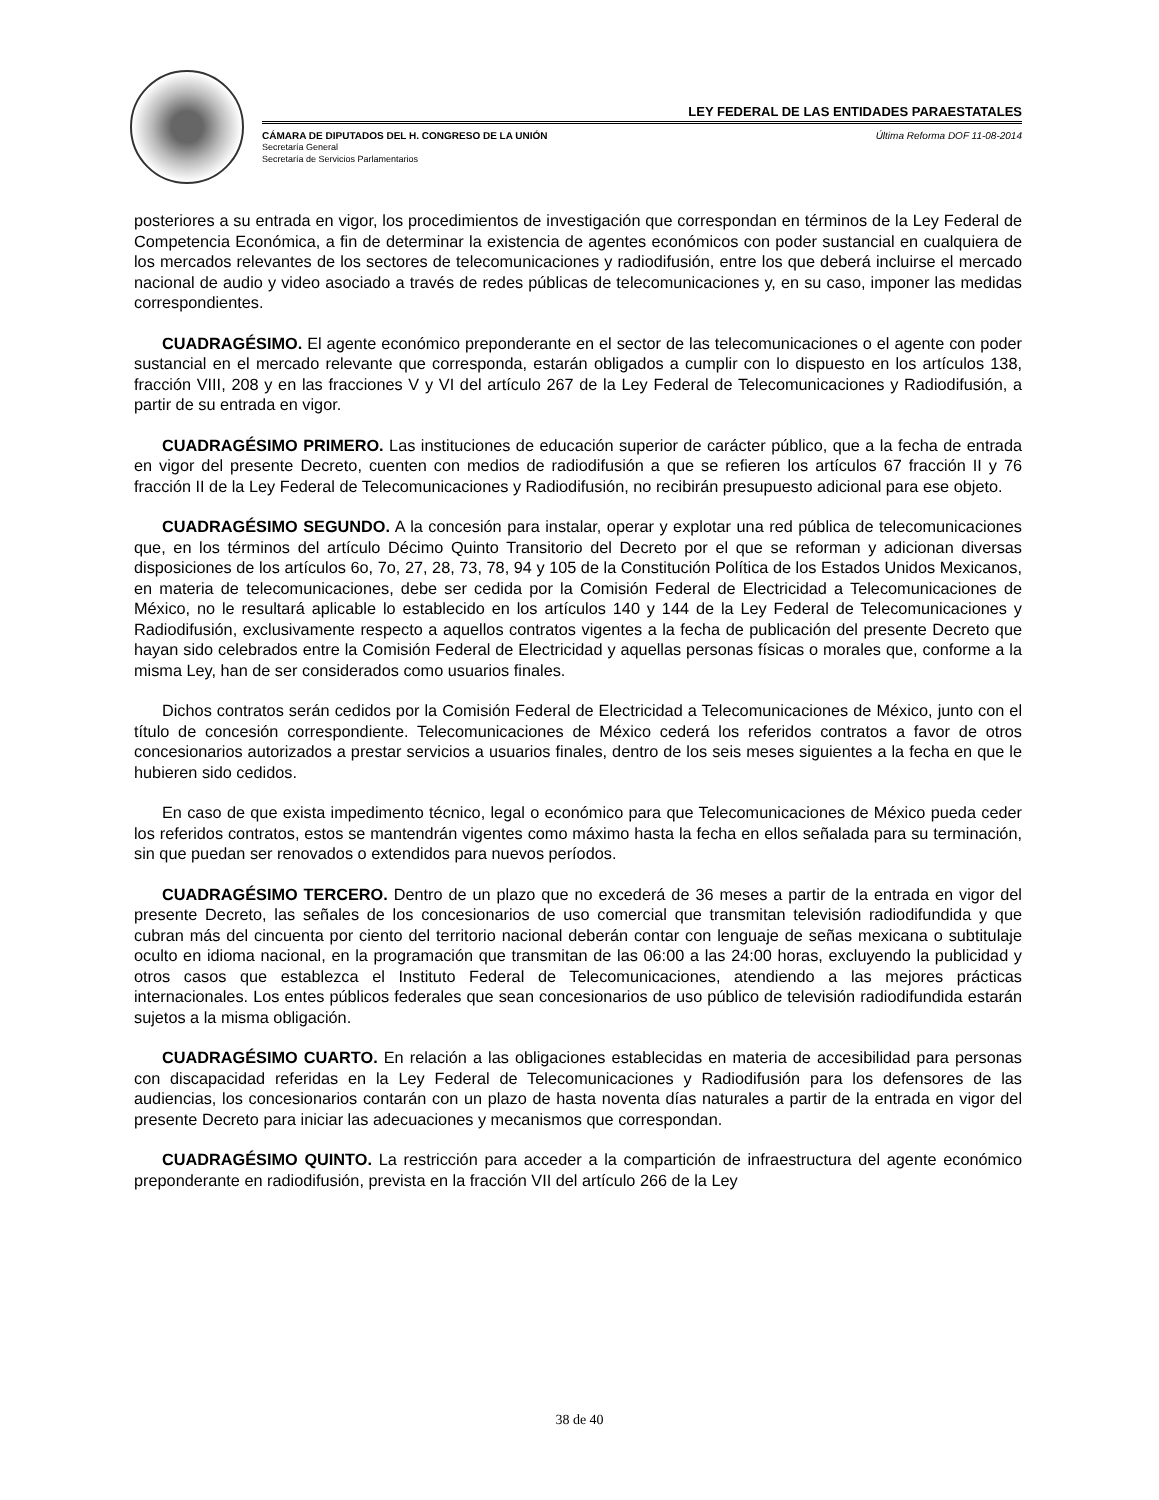LEY FEDERAL DE LAS ENTIDADES PARAESTATALES
CÁMARA DE DIPUTADOS DEL H. CONGRESO DE LA UNIÓN Última Reforma DOF 11-08-2014
Secretaría General
Secretaría de Servicios Parlamentarios
posteriores a su entrada en vigor, los procedimientos de investigación que correspondan en términos de la Ley Federal de Competencia Económica, a fin de determinar la existencia de agentes económicos con poder sustancial en cualquiera de los mercados relevantes de los sectores de telecomunicaciones y radiodifusión, entre los que deberá incluirse el mercado nacional de audio y video asociado a través de redes públicas de telecomunicaciones y, en su caso, imponer las medidas correspondientes.
CUADRAGÉSIMO. El agente económico preponderante en el sector de las telecomunicaciones o el agente con poder sustancial en el mercado relevante que corresponda, estarán obligados a cumplir con lo dispuesto en los artículos 138, fracción VIII, 208 y en las fracciones V y VI del artículo 267 de la Ley Federal de Telecomunicaciones y Radiodifusión, a partir de su entrada en vigor.
CUADRAGÉSIMO PRIMERO. Las instituciones de educación superior de carácter público, que a la fecha de entrada en vigor del presente Decreto, cuenten con medios de radiodifusión a que se refieren los artículos 67 fracción II y 76 fracción II de la Ley Federal de Telecomunicaciones y Radiodifusión, no recibirán presupuesto adicional para ese objeto.
CUADRAGÉSIMO SEGUNDO. A la concesión para instalar, operar y explotar una red pública de telecomunicaciones que, en los términos del artículo Décimo Quinto Transitorio del Decreto por el que se reforman y adicionan diversas disposiciones de los artículos 6o, 7o, 27, 28, 73, 78, 94 y 105 de la Constitución Política de los Estados Unidos Mexicanos, en materia de telecomunicaciones, debe ser cedida por la Comisión Federal de Electricidad a Telecomunicaciones de México, no le resultará aplicable lo establecido en los artículos 140 y 144 de la Ley Federal de Telecomunicaciones y Radiodifusión, exclusivamente respecto a aquellos contratos vigentes a la fecha de publicación del presente Decreto que hayan sido celebrados entre la Comisión Federal de Electricidad y aquellas personas físicas o morales que, conforme a la misma Ley, han de ser considerados como usuarios finales.
Dichos contratos serán cedidos por la Comisión Federal de Electricidad a Telecomunicaciones de México, junto con el título de concesión correspondiente. Telecomunicaciones de México cederá los referidos contratos a favor de otros concesionarios autorizados a prestar servicios a usuarios finales, dentro de los seis meses siguientes a la fecha en que le hubieren sido cedidos.
En caso de que exista impedimento técnico, legal o económico para que Telecomunicaciones de México pueda ceder los referidos contratos, estos se mantendrán vigentes como máximo hasta la fecha en ellos señalada para su terminación, sin que puedan ser renovados o extendidos para nuevos períodos.
CUADRAGÉSIMO TERCERO. Dentro de un plazo que no excederá de 36 meses a partir de la entrada en vigor del presente Decreto, las señales de los concesionarios de uso comercial que transmitan televisión radiodifundida y que cubran más del cincuenta por ciento del territorio nacional deberán contar con lenguaje de señas mexicana o subtitulaje oculto en idioma nacional, en la programación que transmitan de las 06:00 a las 24:00 horas, excluyendo la publicidad y otros casos que establezca el Instituto Federal de Telecomunicaciones, atendiendo a las mejores prácticas internacionales. Los entes públicos federales que sean concesionarios de uso público de televisión radiodifundida estarán sujetos a la misma obligación.
CUADRAGÉSIMO CUARTO. En relación a las obligaciones establecidas en materia de accesibilidad para personas con discapacidad referidas en la Ley Federal de Telecomunicaciones y Radiodifusión para los defensores de las audiencias, los concesionarios contarán con un plazo de hasta noventa días naturales a partir de la entrada en vigor del presente Decreto para iniciar las adecuaciones y mecanismos que correspondan.
CUADRAGÉSIMO QUINTO. La restricción para acceder a la compartición de infraestructura del agente económico preponderante en radiodifusión, prevista en la fracción VII del artículo 266 de la Ley
38 de 40